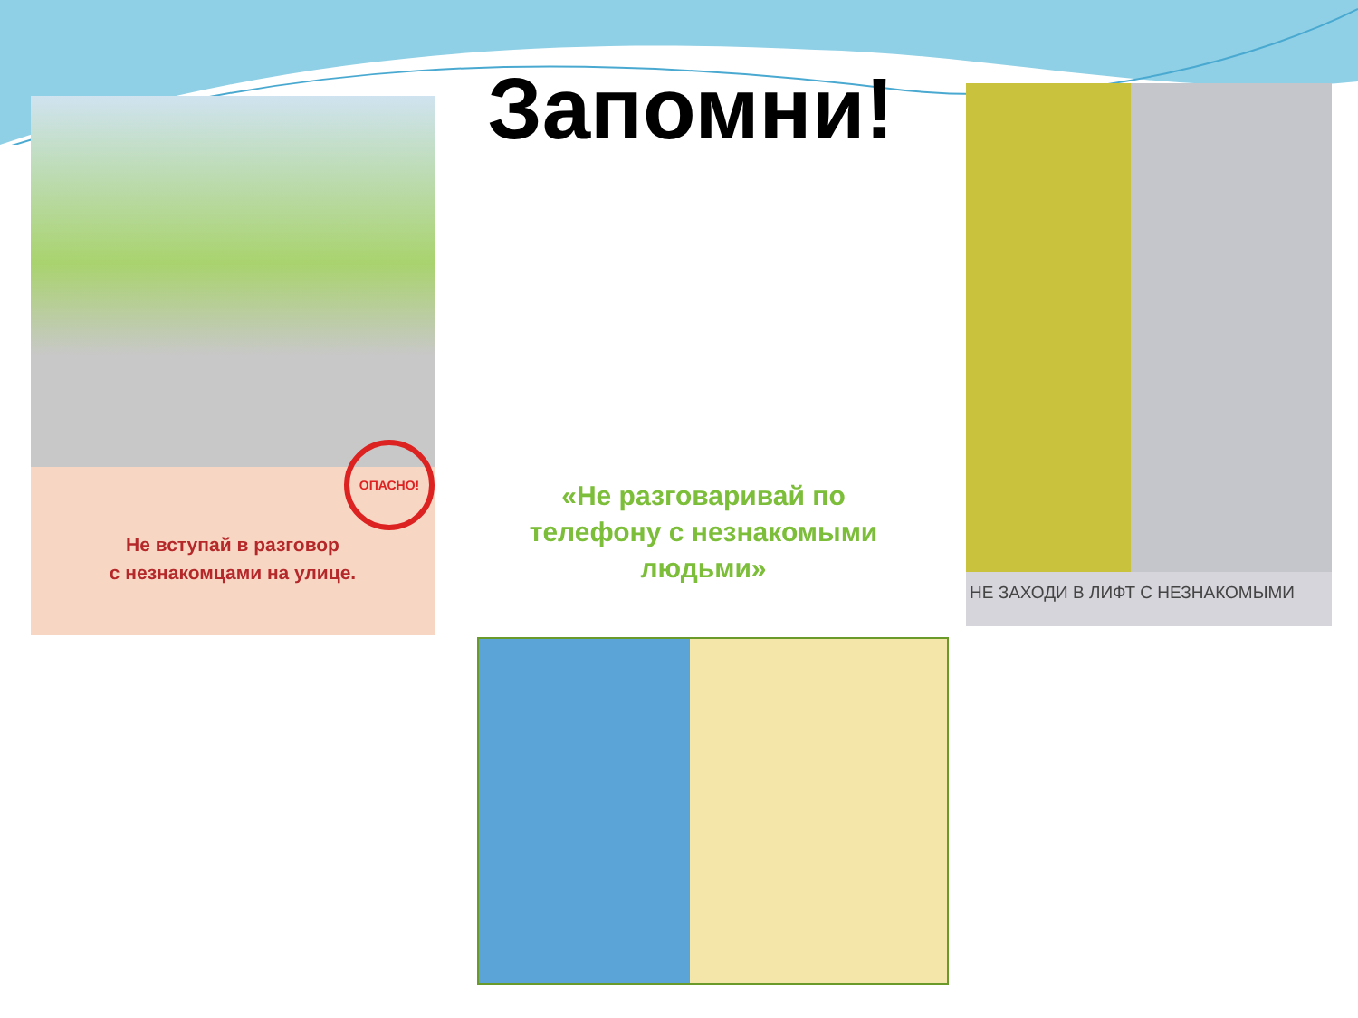ОПАСНО!
Не вступай в разговор
с незнакомцами на улице.
Запомни! НЕ ЗАХОДИ В ЛИФТ С НЕЗНАКОМЫМИ
«Не разговаривай по телефону с незнакомыми людьми»